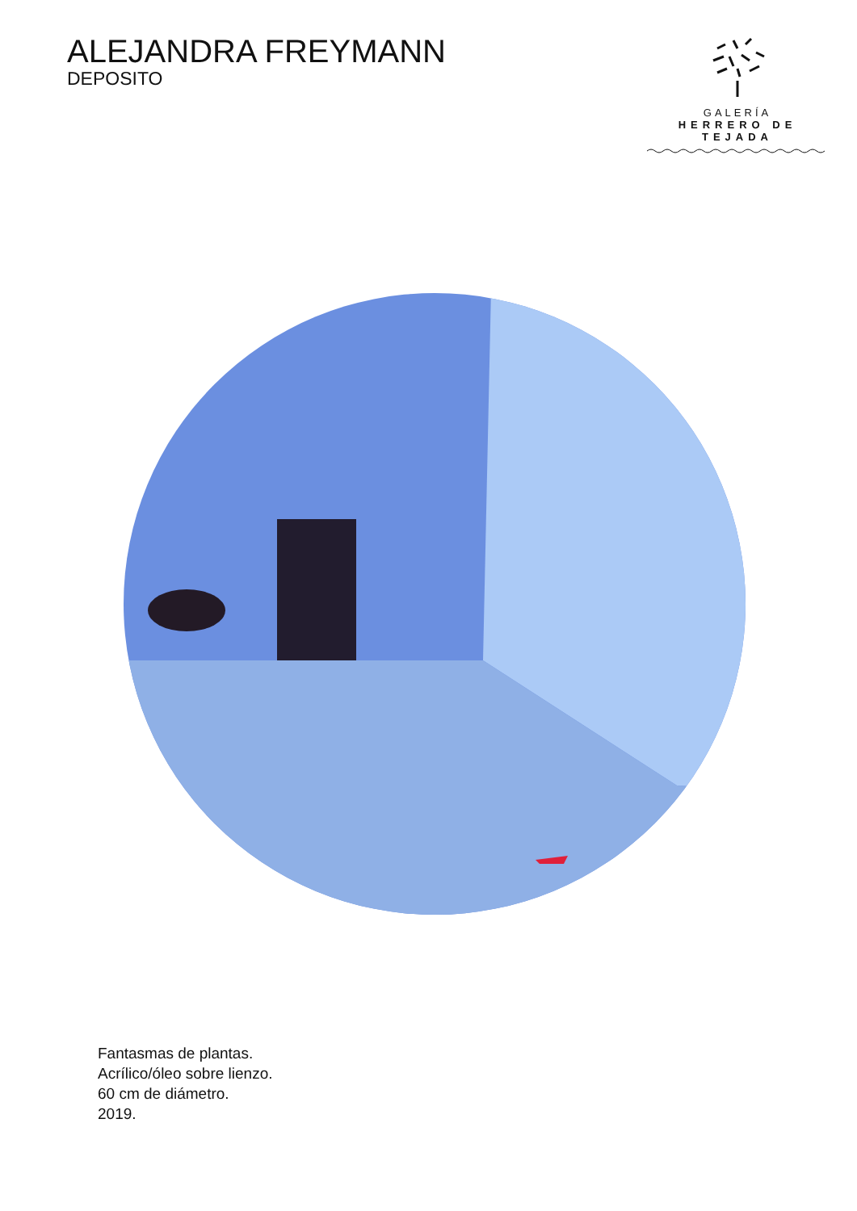ALEJANDRA FREYMANN
DEPOSITO
GALERÍA
HERRERO DE TEJADA
Fantasmas de plantas.
Acrílico/óleo sobre lienzo.
60 cm de diámetro.
2019.